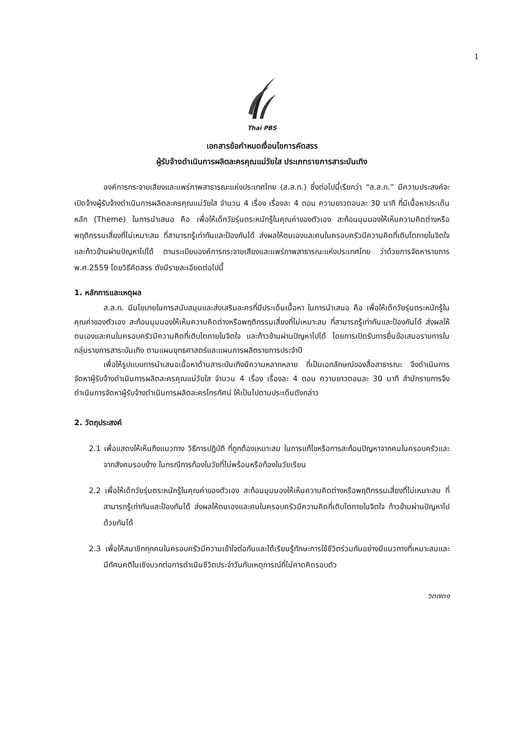1
Thai PBS
เอกสารข้อกำหนดเงื่อนไขการคัดสรร
ผู้รับจ้างดำเนินการผลิตละครคุณแม่วัยใส ประเภทรายการสาระบันเทิง
องค์การกระจายเสียงและแพร่ภาพสาธารณะแห่งประเทศไทย (ส.ส.ท.) ซึ่งต่อไปนี้เรียกว่า “ส.ส.ท.” มีความประสงค์จะเปิดจ้างผู้รับจ้างดำเนินการผลิตละครคุณแม่วัยใส จำนวน 4 เรื่อง เรื่องละ 4 ตอน ความยาวตอนละ 30 นาที ที่มีเนื้อหาประเด็นหลัก (Theme) ในการนำเสนอ คือ เพื่อให้เด็กวัยรุ่นตระหนักรู้ในคุณค่าของตัวเอง สะท้อนมุมมองให้เห็นความคิดต่างหรือพฤติกรรมเสี่ยงที่ไม่เหมาะสม ที่สามารถรู้เท่าทันและป้องกันได้ ส่งผลให้ตนเองและคนในครอบครัวมีความคิดที่เติบโตภายในจิตใจ และก้าวข้ามผ่านปัญหาไปได้ ตามระเบียบองค์การกระจายเสียงและแพร่ภาพสาธารณะแห่งประเทศไทย ว่าด้วยการจัดหารายการ พ.ศ.2559 โดยวิธีคัดสรร ดังมีรายละเอียดต่อไปนี้
1. หลักการและเหตุผล
ส.ส.ท. มีนโยบายในการสนับสนุนและส่งเสริมละครที่มีประเด็นเนื้อหา ในการนำเสนอ คือ เพื่อให้เด็กวัยรุ่นตระหนักรู้ในคุณค่าของตัวเอง สะท้อนมุมมองให้เห็นความคิดต่างหรือพฤติกรรมเสี่ยงที่ไม่เหมาะสม ที่สามารถรู้เท่าทันและป้องกันได้ ส่งผลให้ตนเองและคนในครอบครัวมีความคิดที่เติบโตภายในจิตใจ และก้าวข้ามผ่านปัญหาไปได้ โดยการเปิดรับการยื่นข้อเสนอรายการในกลุ่มรายการสาระบันเทิง ตามแผนยุทธศาสตร์และแผนการผลิตรายการประจำปี
เพื่อให้รูปแบบการนำเสนอเนื้อหาด้านสาระบันเทิงมีความหลากหลาย ที่เป็นเอกลักษณ์ของสื่อสาธารณะ จึงดำเนินการจัดหาผู้รับจ้างดำเนินการผลิตละครคุณแม่วัยใส จำนวน 4 เรื่อง เรื่องละ 4 ตอน ความยาวตอนละ 30 นาที สำนักรายการจึงดำเนินการจัดหาผู้รับจ้างดำเนินการผลิตละครโทรทัศน์ ให้เป็นไปตามประเด็นดังกล่าว
2. วัตถุประสงค์
2.1 เพื่อแสดงให้เห็นถึงแนวทาง วิธีการปฏิบัติ ที่ถูกต้องเหมาะสม ในการแก้ไขหรือการสะท้อนปัญหาจากคนในครอบครัวและจากสังคมรอบข้าง ในกรณีการท้องในวัยที่ไม่พร้อมหรือท้องในวัยเรียน
2.2 เพื่อให้เด็กวัยรุ่นตระหนักรู้ในคุณค่าของตัวเอง สะท้อนมุมมองให้เห็นความคิดต่างหรือพฤติกรรมเสี่ยงที่ไม่เหมาะสม ที่สามารถรู้เท่าทันและป้องกันได้ ส่งผลให้ตนเองและคนในครอบครัวมีความคิดที่เติบโตภายในจิตใจ ก้าวข้ามผ่านปัญหาไปด้วยกันได้
2.3 เพื่อให้สมาชิกทุกคนในครอบครัวมีความเข้าใจต่อกันและได้เรียนรู้ทักษะการใช้ชีวิตร่วมกันอย่างมีแนวทางที่เหมาะสมและมีทัศนคติในเชิงบวกต่อการดำเนินชีวิตประจำวันกับเหตุการณ์ที่ไม่คาดคิดรอบตัว
๖๓๗๓๑